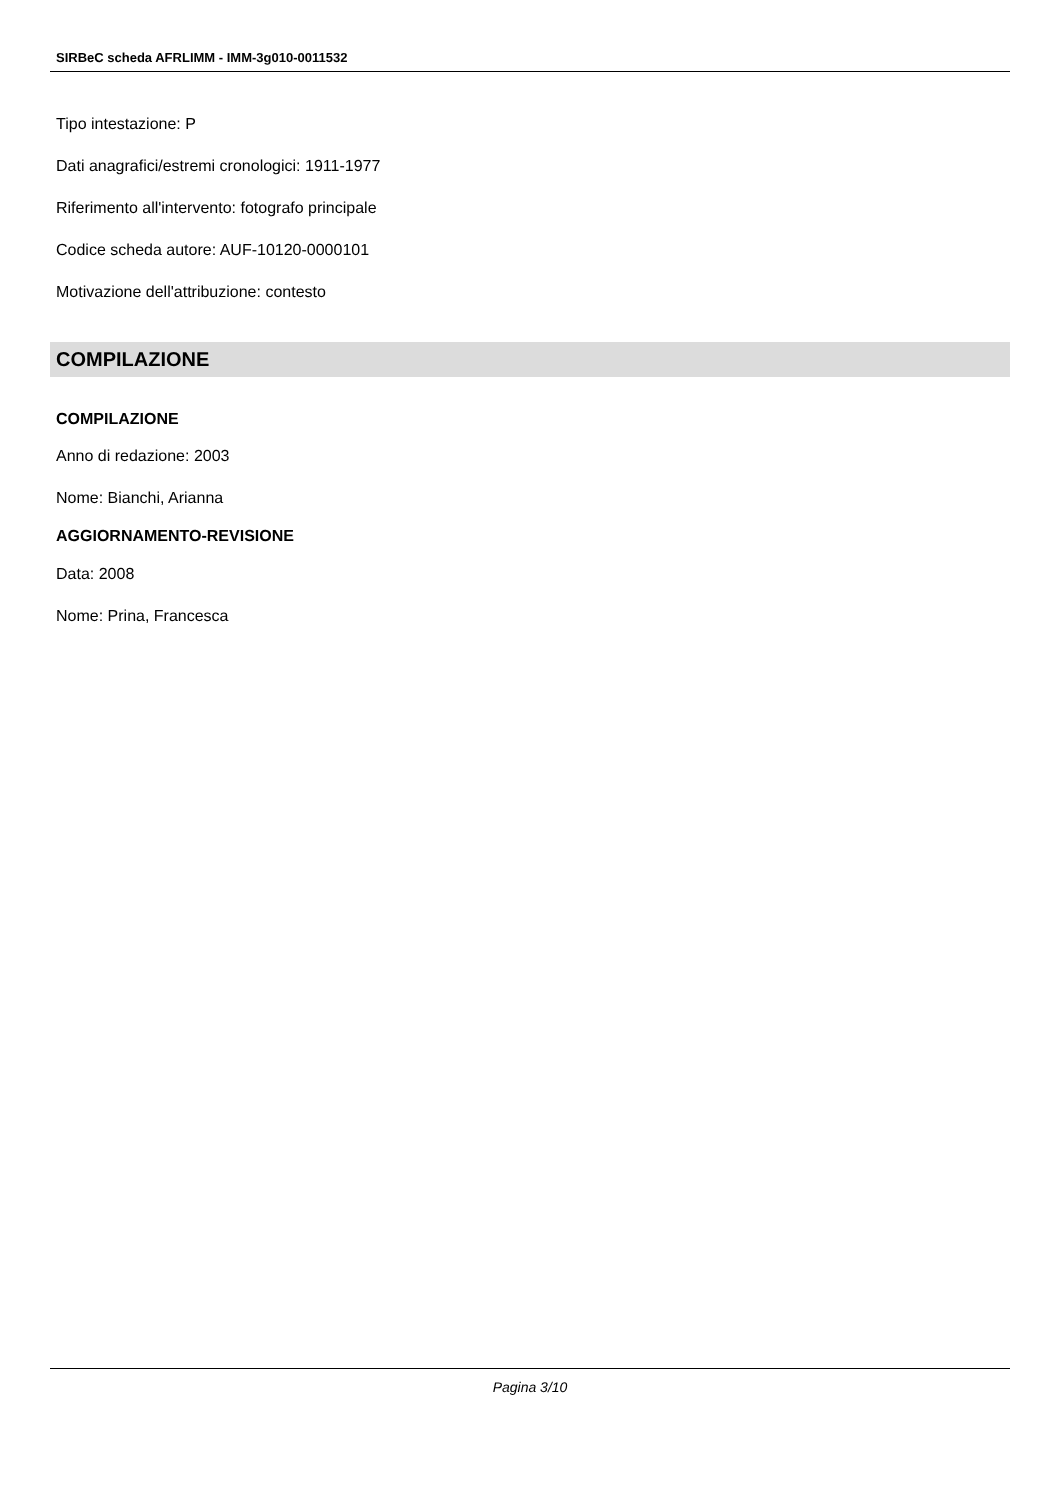SIRBeC scheda AFRLIMM - IMM-3g010-0011532
Tipo intestazione: P
Dati anagrafici/estremi cronologici: 1911-1977
Riferimento all'intervento: fotografo principale
Codice scheda autore: AUF-10120-0000101
Motivazione dell'attribuzione: contesto
COMPILAZIONE
COMPILAZIONE
Anno di redazione: 2003
Nome: Bianchi, Arianna
AGGIORNAMENTO-REVISIONE
Data: 2008
Nome: Prina, Francesca
Pagina 3/10